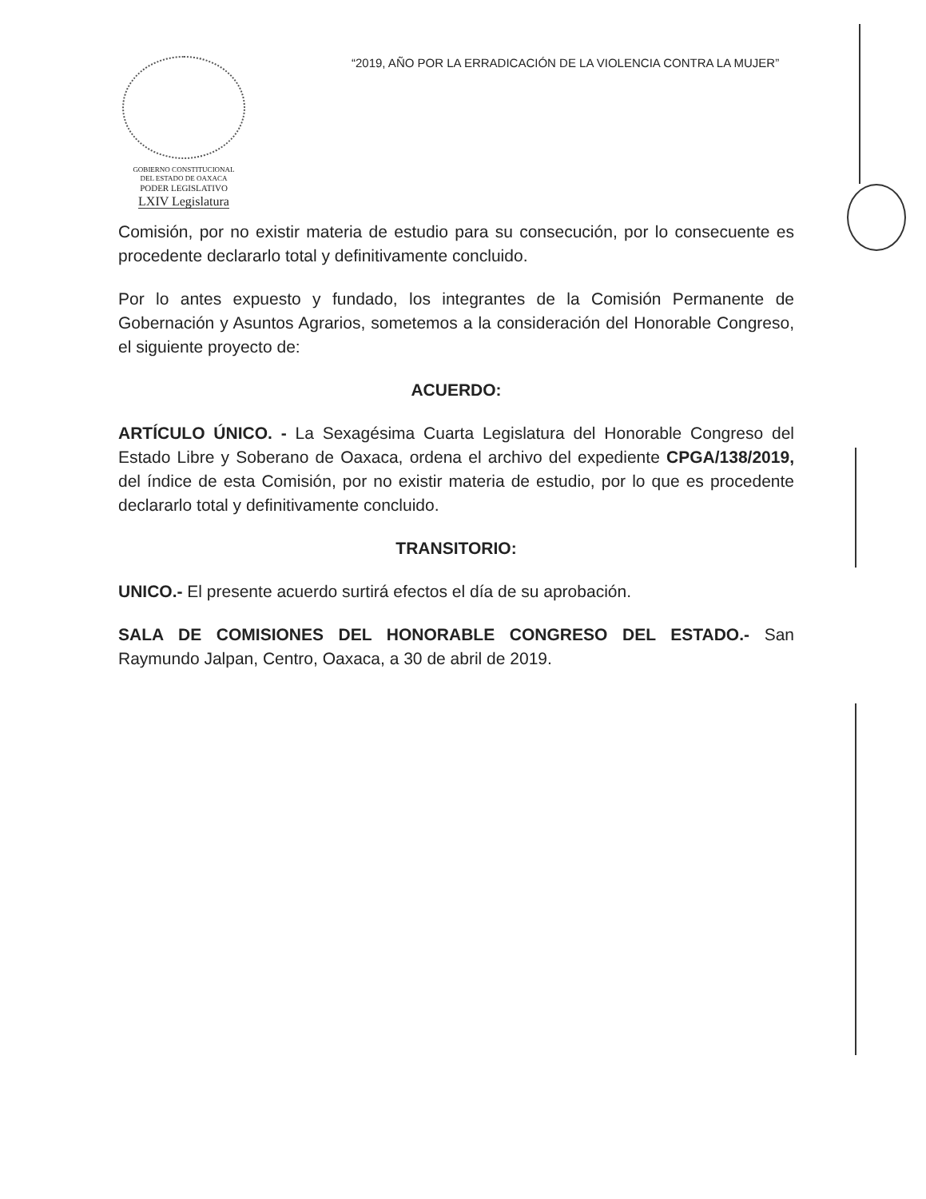GOBIERNO CONSTITUCIONAL
DEL ESTADO DE OAXACA
PODER LEGISLATIVO
LXIV Legislatura
“2019, AÑO POR LA ERRADICACIÓN DE LA VIOLENCIA CONTRA LA MUJER”
Comisión, por no existir materia de estudio para su consecución, por lo consecuente es procedente declararlo total y definitivamente concluido.
Por lo antes expuesto y fundado, los integrantes de la Comisión Permanente de Gobernación y Asuntos Agrarios, sometemos a la consideración del Honorable Congreso, el siguiente proyecto de:
ACUERDO:
ARTÍCULO ÚNICO. - La Sexagésima Cuarta Legislatura del Honorable Congreso del Estado Libre y Soberano de Oaxaca, ordena el archivo del expediente CPGA/138/2019, del índice de esta Comisión, por no existir materia de estudio, por lo que es procedente declararlo total y definitivamente concluido.
TRANSITORIO:
UNICO.- El presente acuerdo surtirá efectos el día de su aprobación.
SALA DE COMISIONES DEL HONORABLE CONGRESO DEL ESTADO.- San Raymundo Jalpan, Centro, Oaxaca, a 30 de abril de 2019.